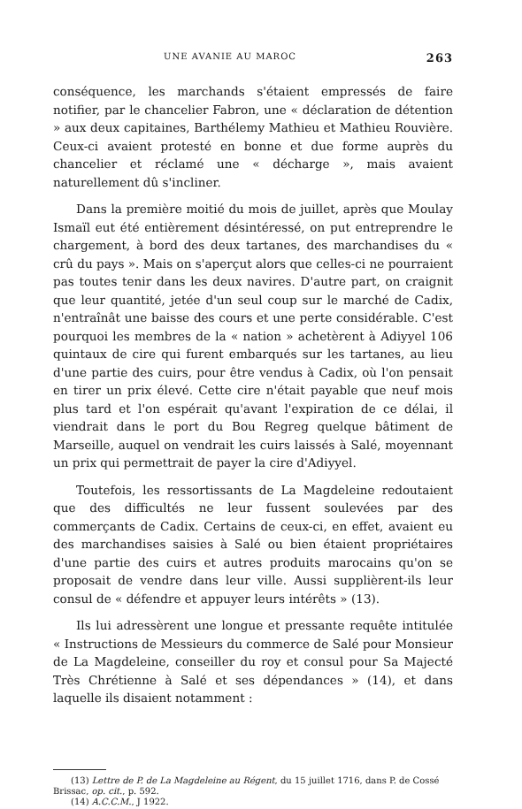UNE AVANIE AU MAROC 263
conséquence, les marchands s'étaient empressés de faire notifier, par le chancelier Fabron, une « déclaration de détention » aux deux capitaines, Barthélemy Mathieu et Mathieu Rouvière. Ceux-ci avaient protesté en bonne et due forme auprès du chancelier et réclamé une « décharge », mais avaient naturellement dû s'incliner.
Dans la première moitié du mois de juillet, après que Moulay Ismaïl eut été entièrement désintéressé, on put entreprendre le chargement, à bord des deux tartanes, des marchandises du « crû du pays ». Mais on s'aperçut alors que celles-ci ne pourraient pas toutes tenir dans les deux navires. D'autre part, on craignit que leur quantité, jetée d'un seul coup sur le marché de Cadix, n'entraînât une baisse des cours et une perte considérable. C'est pourquoi les membres de la « nation » achetèrent à Adiyyel 106 quintaux de cire qui furent embarqués sur les tartanes, au lieu d'une partie des cuirs, pour être vendus à Cadix, où l'on pensait en tirer un prix élevé. Cette cire n'était payable que neuf mois plus tard et l'on espérait qu'avant l'expiration de ce délai, il viendrait dans le port du Bou Regreg quelque bâtiment de Marseille, auquel on vendrait les cuirs laissés à Salé, moyennant un prix qui permettrait de payer la cire d'Adiyyel.
Toutefois, les ressortissants de La Magdeleine redoutaient que des difficultés ne leur fussent soulevées par des commerçants de Cadix. Certains de ceux-ci, en effet, avaient eu des marchandises saisies à Salé ou bien étaient propriétaires d'une partie des cuirs et autres produits marocains qu'on se proposait de vendre dans leur ville. Aussi supplièrent-ils leur consul de « défendre et appuyer leurs intérêts » (13).
Ils lui adressèrent une longue et pressante requête intitulée « Instructions de Messieurs du commerce de Salé pour Monsieur de La Magdeleine, conseiller du roy et consul pour Sa Majecté Très Chrétienne à Salé et ses dépendances » (14), et dans laquelle ils disaient notamment :
(13) Lettre de P. de La Magdeleine au Régent, du 15 juillet 1716, dans P. de Cossé Brissac, op. cit., p. 592.
(14) A.C.C.M., J 1922.